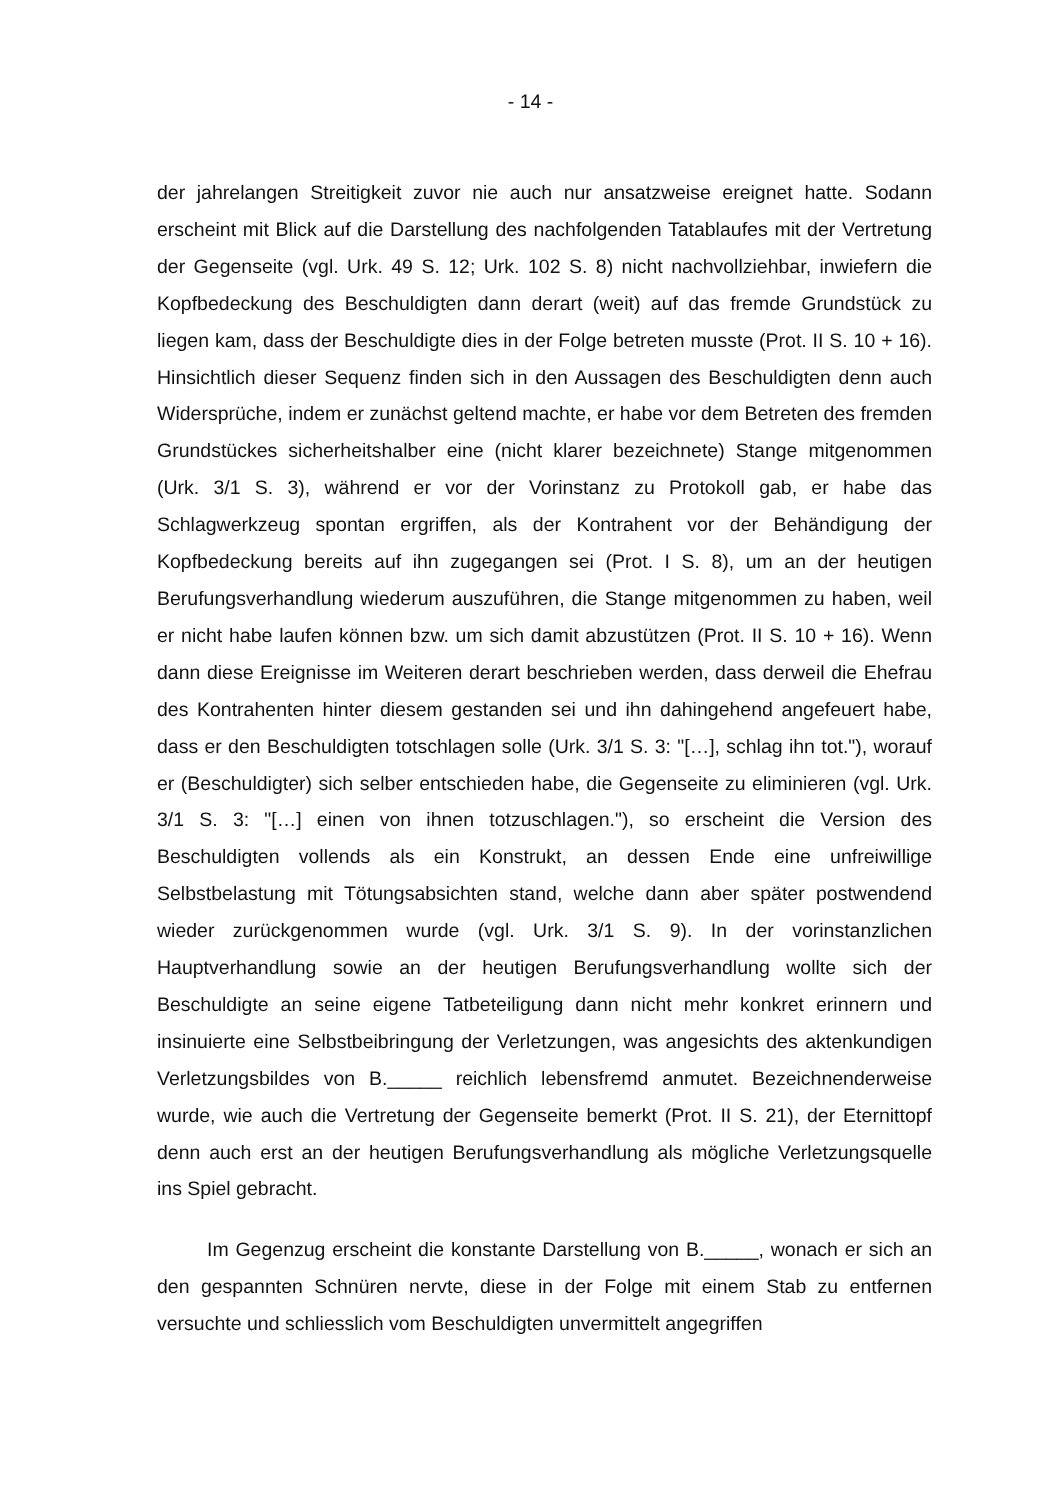- 14 -
der jahrelangen Streitigkeit zuvor nie auch nur ansatzweise ereignet hatte. Sodann erscheint mit Blick auf die Darstellung des nachfolgenden Tatablaufes mit der Vertretung der Gegenseite (vgl. Urk. 49 S. 12; Urk. 102 S. 8) nicht nachvollziehbar, inwiefern die Kopfbedeckung des Beschuldigten dann derart (weit) auf das fremde Grundstück zu liegen kam, dass der Beschuldigte dies in der Folge betreten musste (Prot. II S. 10 + 16). Hinsichtlich dieser Sequenz finden sich in den Aussagen des Beschuldigten denn auch Widersprüche, indem er zunächst geltend machte, er habe vor dem Betreten des fremden Grundstückes sicherheitshalber eine (nicht klarer bezeichnete) Stange mitgenommen (Urk. 3/1 S. 3), während er vor der Vorinstanz zu Protokoll gab, er habe das Schlagwerkzeug spontan ergriffen, als der Kontrahent vor der Behändigung der Kopfbedeckung bereits auf ihn zugegangen sei (Prot. I S. 8), um an der heutigen Berufungsverhandlung wiederum auszuführen, die Stange mitgenommen zu haben, weil er nicht habe laufen können bzw. um sich damit abzustützen (Prot. II S. 10 + 16). Wenn dann diese Ereignisse im Weiteren derart beschrieben werden, dass derweil die Ehefrau des Kontrahenten hinter diesem gestanden sei und ihn dahingehend angefeuert habe, dass er den Beschuldigten totschlagen solle (Urk. 3/1 S. 3: "[…], schlag ihn tot."), worauf er (Beschuldigter) sich selber entschieden habe, die Gegenseite zu eliminieren (vgl. Urk. 3/1 S. 3: "[…] einen von ihnen totzuschlagen."), so erscheint die Version des Beschuldigten vollends als ein Konstrukt, an dessen Ende eine unfreiwillige Selbstbelastung mit Tötungsabsichten stand, welche dann aber später postwendend wieder zurückgenommen wurde (vgl. Urk. 3/1 S. 9). In der vorinstanzlichen Hauptverhandlung sowie an der heutigen Berufungsverhandlung wollte sich der Beschuldigte an seine eigene Tatbeteiligung dann nicht mehr konkret erinnern und insinuierte eine Selbstbeibringung der Verletzungen, was angesichts des aktenkundigen Verletzungsbildes von B._____ reichlich lebensfremd anmutet. Bezeichnenderweise wurde, wie auch die Vertretung der Gegenseite bemerkt (Prot. II S. 21), der Eternittopf denn auch erst an der heutigen Berufungsverhandlung als mögliche Verletzungsquelle ins Spiel gebracht.
Im Gegenzug erscheint die konstante Darstellung von B._____, wonach er sich an den gespannten Schnüren nervte, diese in der Folge mit einem Stab zu entfernen versuchte und schliesslich vom Beschuldigten unvermittelt angegriffen